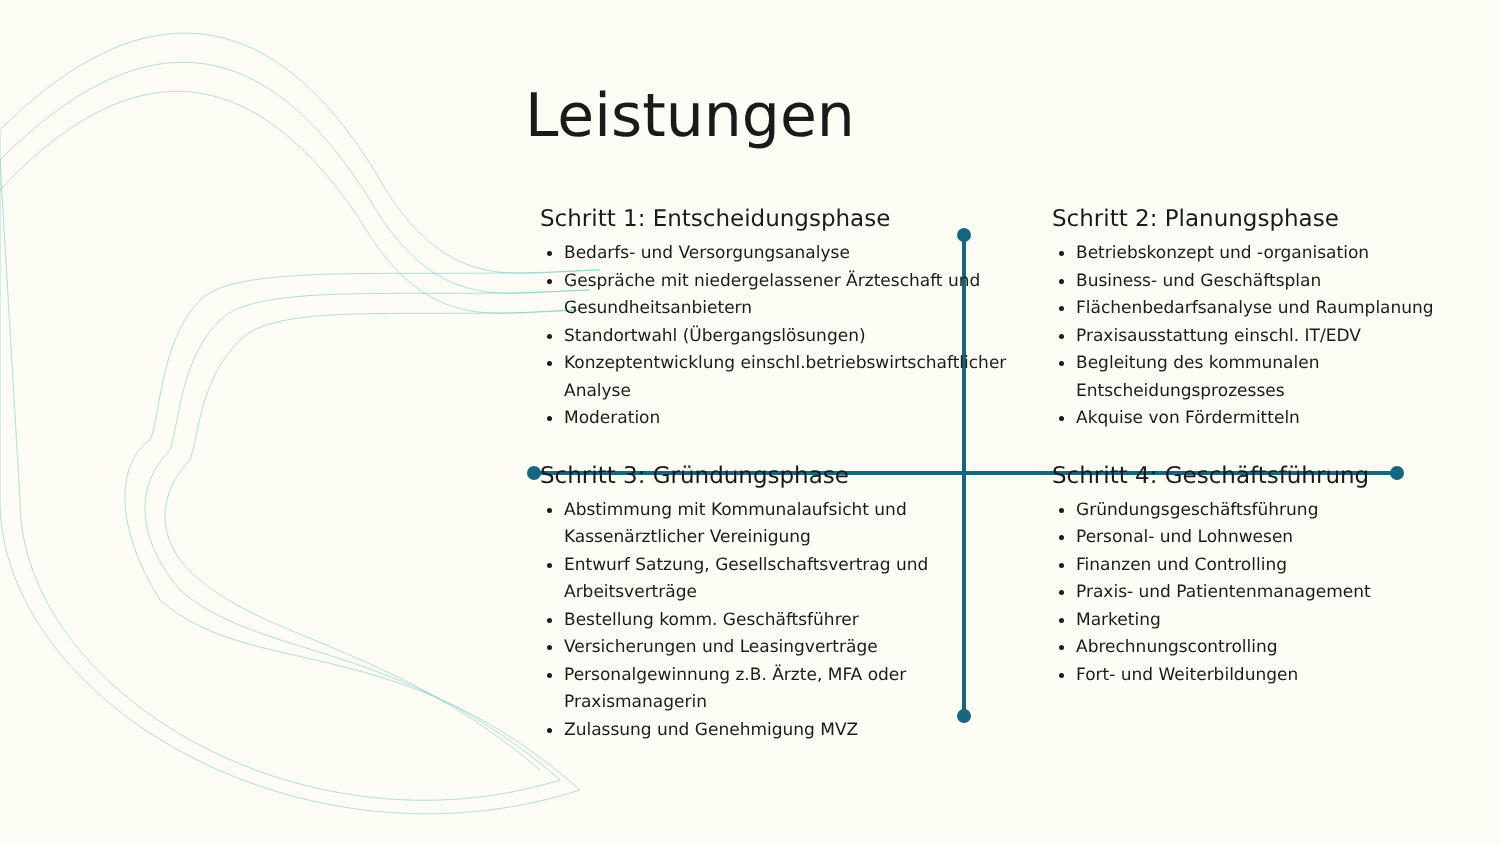Leistungen
Schritt 1: Entscheidungsphase
Bedarfs- und Versorgungsanalyse
Gespräche mit niedergelassener Ärzteschaft und Gesundheitsanbietern
Standortwahl (Übergangslösungen)
Konzeptentwicklung einschl.betriebswirtschaftlicher Analyse
Moderation
Schritt 2: Planungsphase
Betriebskonzept und -organisation
Business- und Geschäftsplan
Flächenbedarfsanalyse und Raumplanung
Praxisausstattung einschl. IT/EDV
Begleitung des kommunalen Entscheidungsprozesses
Akquise von Fördermitteln
Schritt 3: Gründungsphase
Abstimmung mit Kommunalaufsicht und Kassenärztlicher Vereinigung
Entwurf Satzung, Gesellschaftsvertrag und Arbeitsverträge
Bestellung komm. Geschäftsführer
Versicherungen und Leasingverträge
Personalgewinnung z.B. Ärzte, MFA oder Praxismanagerin
Zulassung und Genehmigung MVZ
Schritt 4: Geschäftsführung
Gründungsgeschäftsführung
Personal- und Lohnwesen
Finanzen und Controlling
Praxis- und Patientenmanagement
Marketing
Abrechnungscontrolling
Fort- und Weiterbildungen